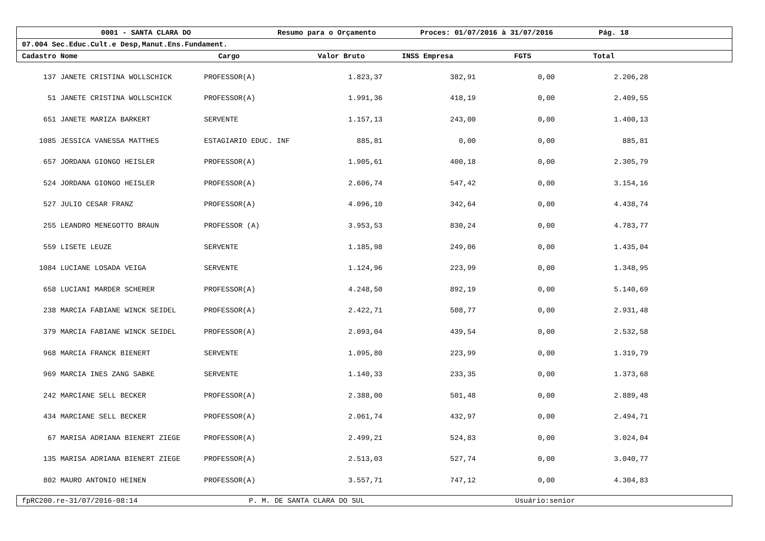0001 - SANTA CLARA DO Resumo para o Orçamento Proces: 01/07/2016 à 31/07/2016 Pág. 18
07.004 Sec.Educ.Cult.e Desp,Manut.Ens.Fundament.
Cadastro Nome Cargo Valor Bruto INSS Empresa FGTS Total
| 137 | JANETE CRISTINA WOLLSCHICK | PROFESSOR(A) | 1.823,37 | 382,91 | 0,00 | 2.206,28 | |
| 51 | JANETE CRISTINA WOLLSCHICK | PROFESSOR(A) | 1.991,36 | 418,19 | 0,00 | 2.409,55 | |
| 651 | JANETE MARIZA BARKERT | SERVENTE | 1.157,13 | 243,00 | 0,00 | 1.400,13 | |
| 1085 | JESSICA VANESSA MATTHES | ESTAGIARIO EDUC. INF | 885,81 | 0,00 | 0,00 | 885,81 | |
| 657 | JORDANA GIONGO HEISLER | PROFESSOR(A) | 1.905,61 | 400,18 | 0,00 | 2.305,79 | |
| 524 | JORDANA GIONGO HEISLER | PROFESSOR(A) | 2.606,74 | 547,42 | 0,00 | 3.154,16 | |
| 527 | JULIO CESAR FRANZ | PROFESSOR(A) | 4.096,10 | 342,64 | 0,00 | 4.438,74 | |
| 255 | LEANDRO MENEGOTTO BRAUN | PROFESSOR (A) | 3.953,53 | 830,24 | 0,00 | 4.783,77 | |
| 559 | LISETE LEUZE | SERVENTE | 1.185,98 | 249,06 | 0,00 | 1.435,04 | |
| 1084 | LUCIANE LOSADA VEIGA | SERVENTE | 1.124,96 | 223,99 | 0,00 | 1.348,95 | |
| 658 | LUCIANI MARDER SCHERER | PROFESSOR(A) | 4.248,50 | 892,19 | 0,00 | 5.140,69 | |
| 238 | MARCIA FABIANE WINCK SEIDEL | PROFESSOR(A) | 2.422,71 | 508,77 | 0,00 | 2.931,48 | |
| 379 | MARCIA FABIANE WINCK SEIDEL | PROFESSOR(A) | 2.093,04 | 439,54 | 0,00 | 2.532,58 | |
| 968 | MARCIA FRANCK BIENERT | SERVENTE | 1.095,80 | 223,99 | 0,00 | 1.319,79 | |
| 969 | MARCIA INES ZANG SABKE | SERVENTE | 1.140,33 | 233,35 | 0,00 | 1.373,68 | |
| 242 | MARCIANE SELL BECKER | PROFESSOR(A) | 2.388,00 | 501,48 | 0,00 | 2.889,48 | |
| 434 | MARCIANE SELL BECKER | PROFESSOR(A) | 2.061,74 | 432,97 | 0,00 | 2.494,71 | |
| 67 | MARISA ADRIANA BIENERT ZIEGE | PROFESSOR(A) | 2.499,21 | 524,83 | 0,00 | 3.024,04 | |
| 135 | MARISA ADRIANA BIENERT ZIEGE | PROFESSOR(A) | 2.513,03 | 527,74 | 0,00 | 3.040,77 | |
| 802 | MAURO ANTONIO HEINEN | PROFESSOR(A) | 3.557,71 | 747,12 | 0,00 | 4.304,83 | |
fpRC200.re-31/07/2016-08:14 P. M. DE SANTA CLARA DO SUL Usuário:senior